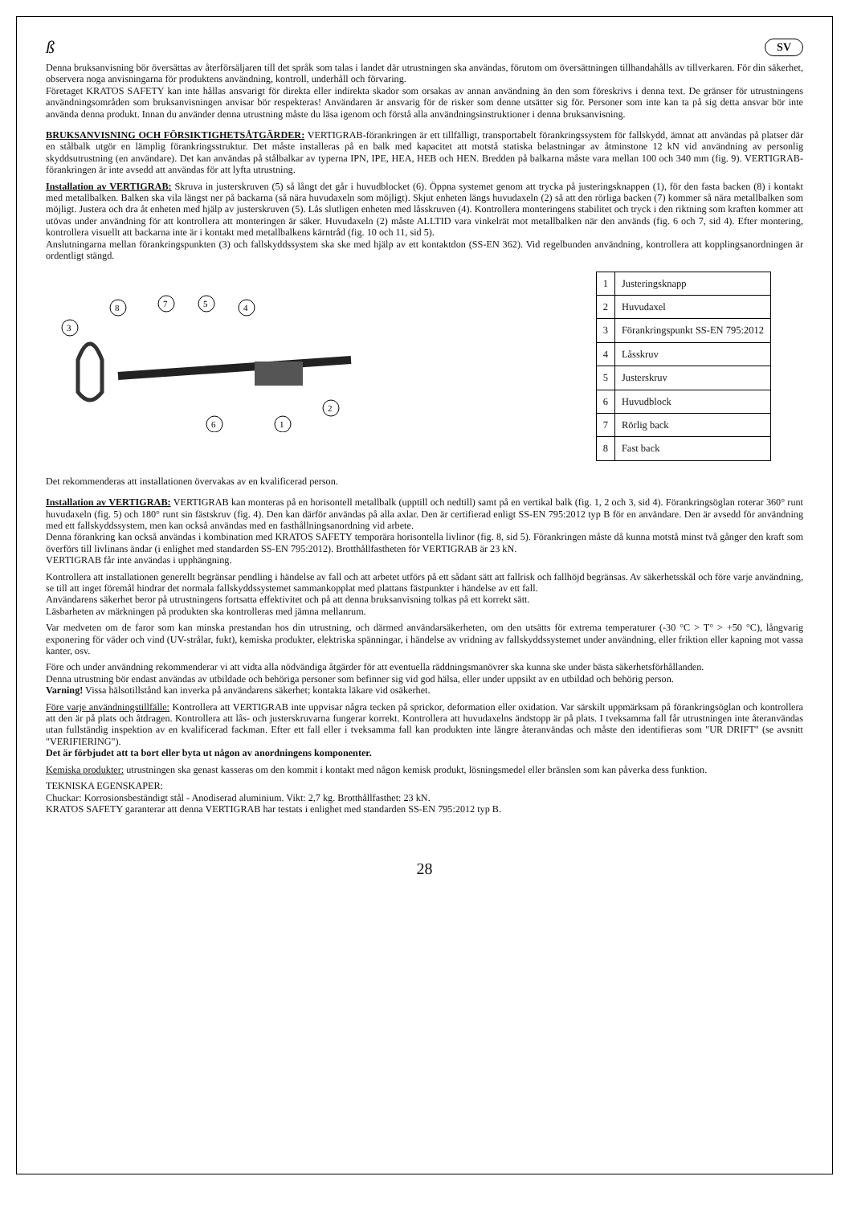ß SV
Denna bruksanvisning bör översättas av återförsäljaren till det språk som talas i landet där utrustningen ska användas, förutom om översättningen tillhandahålls av tillverkaren. För din säkerhet, observera noga anvisningarna för produktens användning, kontroll, underhåll och förvaring.
Företaget KRATOS SAFETY kan inte hållas ansvarigt för direkta eller indirekta skador som orsakas av annan användning än den som föreskrivs i denna text. De gränser för utrustningens användningsområden som bruksanvisningen anvisar bör respekteras! Användaren är ansvarig för de risker som denne utsätter sig för. Personer som inte kan ta på sig detta ansvar bör inte använda denna produkt. Innan du använder denna utrustning måste du läsa igenom och förstå alla användningsinstruktioner i denna bruksanvisning.
BRUKSANVISNING OCH FÖRSIKTIGHETSÅTGÄRDER: VERTIGRAB-förankringen är ett tillfälligt, transportabelt förankringssystem för fallskydd, ämnat att användas på platser där en stålbalk utgör en lämplig förankringsstruktur. Det måste installeras på en balk med kapacitet att motstå statiska belastningar av åtminstone 12 kN vid användning av personlig skyddsutrustning (en användare). Det kan användas på stålbalkar av typerna IPN, IPE, HEA, HEB och HEN. Bredden på balkarna måste vara mellan 100 och 340 mm (fig. 9). VERTIGRAB-förankringen är inte avsedd att användas för att lyfta utrustning.
Installation av VERTIGRAB: Skruva in justerskruven (5) så långt det går i huvudblocket (6). Öppna systemet genom att trycka på justeringsknappen (1), för den fasta backen (8) i kontakt med metallbalken. Balken ska vila längst ner på backarna (så nära huvudaxeln som möjligt). Skjut enheten längs huvudaxeln (2) så att den rörliga backen (7) kommer så nära metallbalken som möjligt. Justera och dra åt enheten med hjälp av justerskruven (5). Lås slutligen enheten med låsskruven (4). Kontrollera monteringens stabilitet och tryck i den riktning som kraften kommer att utövas under användning för att kontrollera att monteringen är säker. Huvudaxeln (2) måste ALLTID vara vinkelrät mot metallbalken när den används (fig. 6 och 7, sid 4). Efter montering, kontrollera visuellt att backarna inte är i kontakt med metallbalkens kärntråd (fig. 10 och 11, sid 5).
Anslutningarna mellan förankringspunkten (3) och fallskyddssystem ska ske med hjälp av ett kontaktdon (SS-EN 362). Vid regelbunden användning, kontrollera att kopplingsanordningen är ordentligt stängd.
3
8
7
5
4
2
6
1
| 1 | Justeringsknapp |
| 2 | Huvudaxel |
| 3 | Förankringspunkt SS-EN 795:2012 |
| 4 | Låsskruv |
| 5 | Justerskruv |
| 6 | Huvudblock |
| 7 | Rörlig back |
| 8 | Fast back |
Det rekommenderas att installationen övervakas av en kvalificerad person.
Installation av VERTIGRAB: VERTIGRAB kan monteras på en horisontell metallbalk (upptill och nedtill) samt på en vertikal balk (fig. 1, 2 och 3, sid 4). Förankringsöglan roterar 360° runt huvudaxeln (fig. 5) och 180° runt sin fästskruv (fig. 4). Den kan därför användas på alla axlar. Den är certifierad enligt SS-EN 795:2012 typ B för en användare. Den är avsedd för användning med ett fallskyddssystem, men kan också användas med en fasthållningsanordning vid arbete.
Denna förankring kan också användas i kombination med KRATOS SAFETY temporära horisontella livlinor (fig. 8, sid 5). Förankringen måste då kunna motstå minst två gånger den kraft som överförs till livlinans ändar (i enlighet med standarden SS-EN 795:2012). Brotthållfastheten för VERTIGRAB är 23 kN.
VERTIGRAB får inte användas i upphängning.
Kontrollera att installationen generellt begränsar pendling i händelse av fall och att arbetet utförs på ett sådant sätt att fallrisk och fallhöjd begränsas. Av säkerhetsskäl och före varje användning, se till att inget föremål hindrar det normala fallskyddssystemet sammankopplat med plattans fästpunkter i händelse av ett fall.
Användarens säkerhet beror på utrustningens fortsatta effektivitet och på att denna bruksanvisning tolkas på ett korrekt sätt.
Läsbarheten av märkningen på produkten ska kontrolleras med jämna mellanrum.
Var medveten om de faror som kan minska prestandan hos din utrustning, och därmed användarsäkerheten, om den utsätts för extrema temperaturer (-30 °C > T° > +50 °C), långvarig exponering för väder och vind (UV-strålar, fukt), kemiska produkter, elektriska spänningar, i händelse av vridning av fallskyddssystemet under användning, eller friktion eller kapning mot vassa kanter, osv.
Före och under användning rekommenderar vi att vidta alla nödvändiga åtgärder för att eventuella räddningsmanövrer ska kunna ske under bästa säkerhetsförhållanden.
Denna utrustning bör endast användas av utbildade och behöriga personer som befinner sig vid god hälsa, eller under uppsikt av en utbildad och behörig person.
Varning! Vissa hälsotillstånd kan inverka på användarens säkerhet; kontakta läkare vid osäkerhet.
Före varje användningstillfälle: Kontrollera att VERTIGRAB inte uppvisar några tecken på sprickor, deformation eller oxidation. Var särskilt uppmärksam på förankringsöglan och kontrollera att den är på plats och åtdragen. Kontrollera att lås- och justerskruvarna fungerar korrekt. Kontrollera att huvudaxelns ändstopp är på plats. I tveksamma fall får utrustningen inte återanvändas utan fullständig inspektion av en kvalificerad fackman. Efter ett fall eller i tveksamma fall kan produkten inte längre återanvändas och måste den identifieras som "UR DRIFT" (se avsnitt "VERIFIERING").
Det är förbjudet att ta bort eller byta ut någon av anordningens komponenter.
Kemiska produkter: utrustningen ska genast kasseras om den kommit i kontakt med någon kemisk produkt, lösningsmedel eller bränslen som kan påverka dess funktion.
TEKNISKA EGENSKAPER:
Chuckar: Korrosionsbeständigt stål - Anodiserad aluminium. Vikt: 2,7 kg. Brotthållfasthet: 23 kN.
KRATOS SAFETY garanterar att denna VERTIGRAB har testats i enlighet med standarden SS-EN 795:2012 typ B.
28